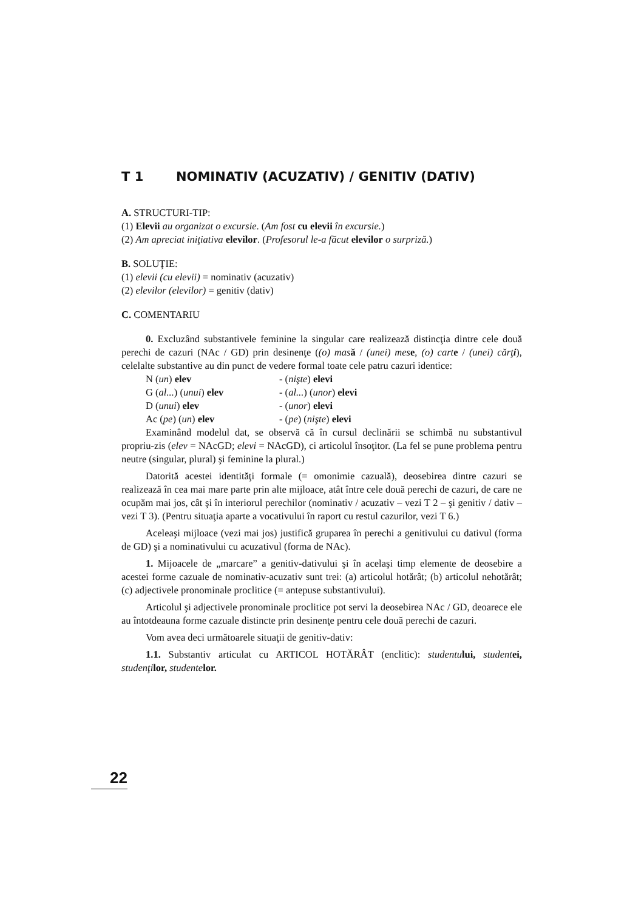T 1 NOMINATIV (ACUZATIV) / GENITIV (DATIV)
A. STRUCTURI-TIP:
(1) Elevii au organizat o excursie. (Am fost cu elevii în excursie.)
(2) Am apreciat iniţiativa elevilor. (Profesorul le-a făcut elevilor o surpriză.)
B. SOLUŢIE:
(1) elevii (cu elevii) = nominativ (acuzativ)
(2) elevilor (elevilor) = genitiv (dativ)
C. COMENTARIU
0. Excluzând substantivele feminine la singular care realizează distincţia dintre cele două perechi de cazuri (NAc / GD) prin desinenţe ((o) mas ă / (unei) mes e, (o) cart e / (unei) cărţ i), celelalte substantive au din punct de vedere formal toate cele patru cazuri identice:
| N ( un ) elev | - ( nişte ) elevi |
| G ( al... ) ( unui ) elev | - ( al... ) ( unor ) elevi |
| D ( unui ) elev | - ( unor ) elevi |
| Ac ( pe ) ( un ) elev | - ( pe ) ( nişte ) elevi |
Examinând modelul dat, se observă că în cursul declinării se schimbă nu substantivul propriu-zis (elev = NAcGD; elevi = NAcGD), ci articolul însoţitor. (La fel se pune problema pentru neutre (singular, plural) şi feminine la plural.)
Datorită acestei identităţi formale (= omonimie cazuală), deosebirea dintre cazuri se realizează în cea mai mare parte prin alte mijloace, atât între cele două perechi de cazuri, de care ne ocupăm mai jos, cât şi în interiorul perechilor (nominativ / acuzativ – vezi T 2 – şi genitiv / dativ – vezi T 3). (Pentru situaţia aparte a vocativului în raport cu restul cazurilor, vezi T 6.)
Aceleaşi mijloace (vezi mai jos) justifică gruparea în perechi a genitivului cu dativul (forma de GD) şi a nominativului cu acuzativul (forma de NAc).
1. Mijoacele de „marcare” a genitiv-dativului şi în acelaşi timp elemente de deosebire a acestei forme cazuale de nominativ-acuzativ sunt trei: (a) articolul hotărât; (b) articolul nehotărât; (c) adjectivele pronominale proclitice (= antepuse substantivului).
Articolul şi adjectivele pronominale proclitice pot servi la deosebirea NAc / GD, deoarece ele au întotdeauna forme cazuale distincte prin desinenţe pentru cele două perechi de cazuri.
Vom avea deci următoarele situaţii de genitiv-dativ:
1.1. Substantiv articulat cu ARTICOL HOTĂRÂT (enclitic): studentu lui, student ei, studenţi lor, studente lor.
22